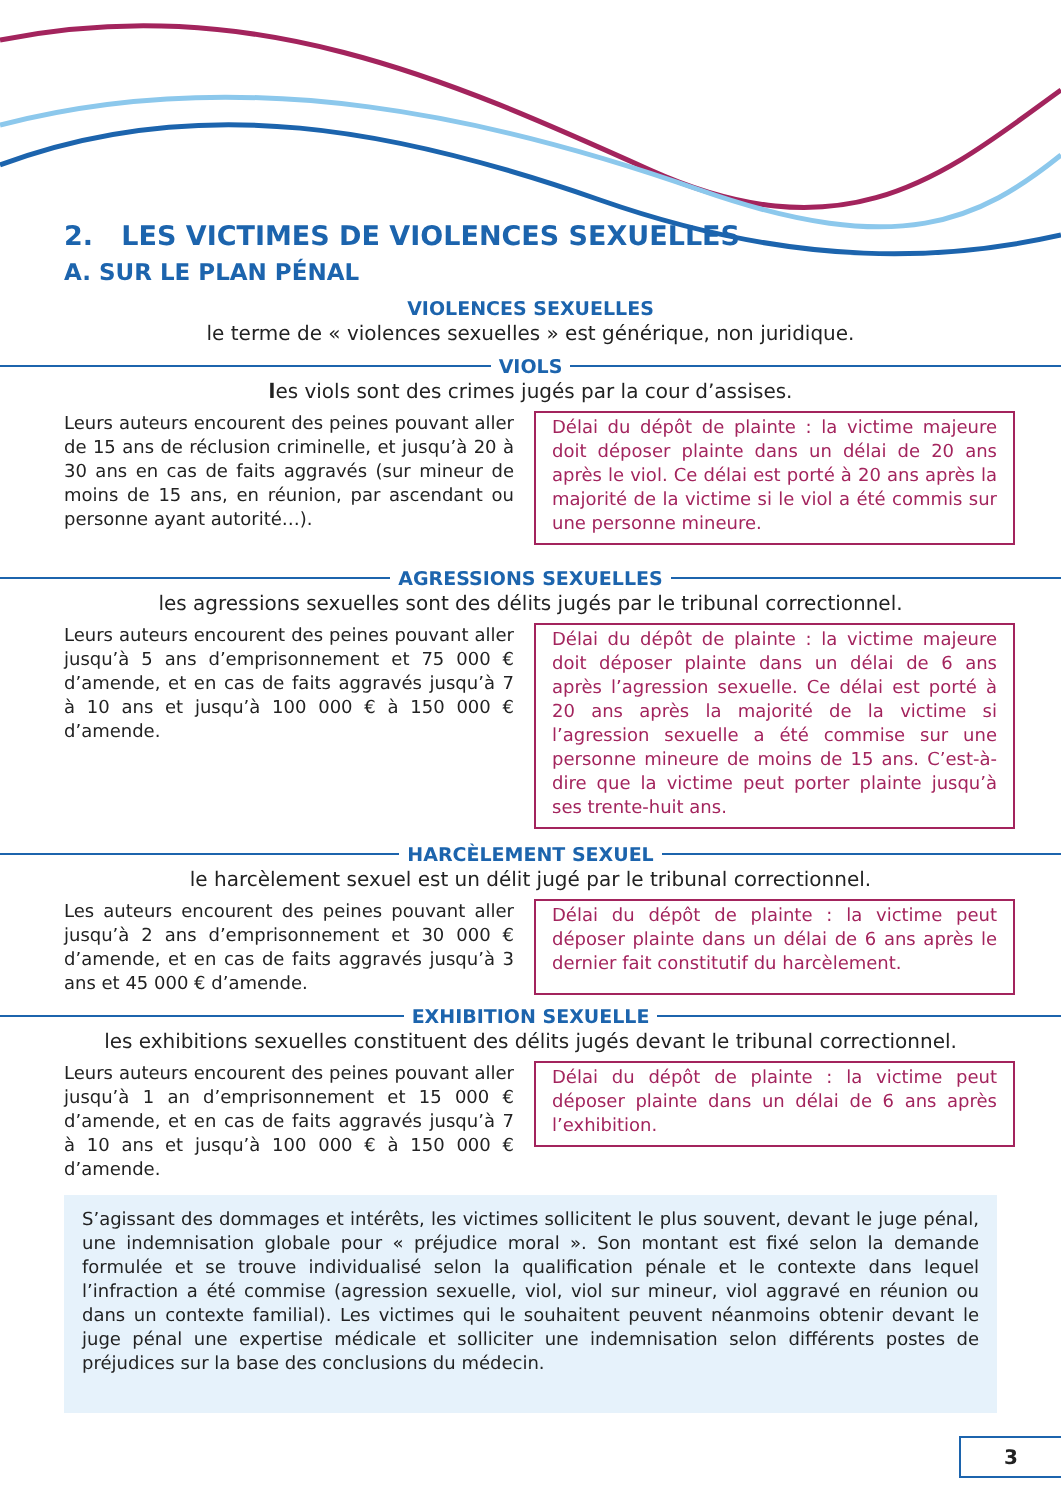2. LES VICTIMES DE VIOLENCES SEXUELLES
A. SUR LE PLAN PÉNAL
VIOLENCES SEXUELLES
le terme de « violences sexuelles » est générique, non juridique.
VIOLS
les viols sont des crimes jugés par la cour d’assises.
Leurs auteurs encourent des peines pouvant aller de 15 ans de réclusion criminelle, et jusqu’à 20 à 30 ans en cas de faits aggravés (sur mineur de moins de 15 ans, en réunion, par ascendant ou personne ayant autorité…).
Délai du dépôt de plainte : la victime majeure doit déposer plainte dans un délai de 20 ans après le viol. Ce délai est porté à 20 ans après la majorité de la victime si le viol a été commis sur une personne mineure.
AGRESSIONS SEXUELLES
les agressions sexuelles sont des délits jugés par le tribunal correctionnel.
Leurs auteurs encourent des peines pouvant aller jusqu’à 5 ans d’emprisonnement et 75 000 € d’amende, et en cas de faits aggravés jusqu’à 7 à 10 ans et jusqu’à 100 000 € à 150 000 € d’amende.
Délai du dépôt de plainte : la victime majeure doit déposer plainte dans un délai de 6 ans après l’agression sexuelle. Ce délai est porté à 20 ans après la majorité de la victime si l’agression sexuelle a été commise sur une personne mineure de moins de 15 ans. C’est-à-dire que la victime peut porter plainte jusqu’à ses trente-huit ans.
HARCÈLEMENT SEXUEL
le harcèlement sexuel est un délit jugé par le tribunal correctionnel.
Les auteurs encourent des peines pouvant aller jusqu’à 2 ans d’emprisonnement et 30 000 € d’amende, et en cas de faits aggravés jusqu’à 3 ans et 45 000 € d’amende.
Délai du dépôt de plainte : la victime peut déposer plainte dans un délai de 6 ans après le dernier fait constitutif du harcèlement.
EXHIBITION SEXUELLE
les exhibitions sexuelles constituent des délits jugés devant le tribunal correctionnel.
Leurs auteurs encourent des peines pouvant aller jusqu’à 1 an d’emprisonnement et 15 000 € d’amende, et en cas de faits aggravés jusqu’à 7 à 10 ans et jusqu’à 100 000 € à 150 000 € d’amende.
Délai du dépôt de plainte : la victime peut déposer plainte dans un délai de 6 ans après l’exhibition.
S’agissant des dommages et intérêts, les victimes sollicitent le plus souvent, devant le juge pénal, une indemnisation globale pour « préjudice moral ». Son montant est fixé selon la demande formulée et se trouve individualisé selon la qualification pénale et le contexte dans lequel l’infraction a été commise (agression sexuelle, viol, viol sur mineur, viol aggravé en réunion ou dans un contexte familial). Les victimes qui le souhaitent peuvent néanmoins obtenir devant le juge pénal une expertise médicale et solliciter une indemnisation selon différents postes de préjudices sur la base des conclusions du médecin.
3